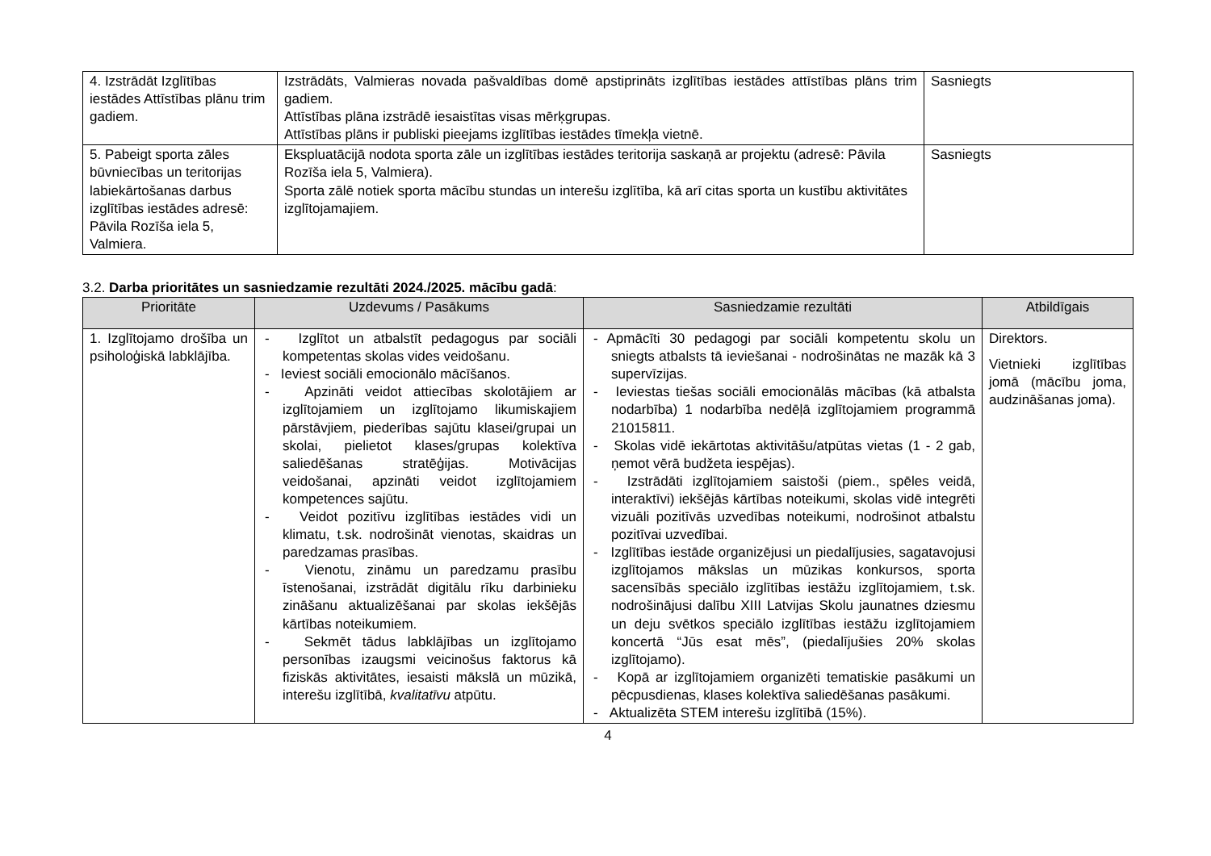| 4. Izstrādāt Izglītības iestādes Attīstības plānu trim gadiem. | Izstrādāts, Valmieras novada pašvaldības domē apstiprināts izglītības iestādes attīstības plāns trim gadiem. Attīstības plāna izstrādē iesaistītas visas mērķgrupas. Attīstības plāns ir publiski pieejams izglītības iestādes tīmekļa vietnē. | Sasniegts |
| 5. Pabeigt sporta zāles būvniecības un teritorijas labiekārtošanas darbus izglītības iestādes adresē: Pāvila Rozīša iela 5, Valmiera. | Ekspluatācijā nodota sporta zāle un izglītības iestādes teritorija saskaņā ar projektu (adresē: Pāvila Rozīša iela 5, Valmiera). Sporta zālē notiek sporta mācību stundas un interešu izglītība, kā arī citas sporta un kustību aktivitātes izglītojamajiem. | Sasniegts |
3.2. Darba prioritātes un sasniedzamie rezultāti 2024./2025. mācību gadā:
| Prioritāte | Uzdevums / Pasākums | Sasniedzamie rezultāti | Atbildīgais |
| --- | --- | --- | --- |
| 1. Izglītojamo drošība un psiholoģiskā labklājība. | - Izglītot un atbalstīt pedagogus par sociāli kompetentas skolas vides veidošanu. - Ieviest sociāli emocionālo mācīšanos. - Apzināti veidot attiecības skolotājiem ar izglītojamiem un izglītojamo likumiskajiem pārstāvjiem, piederības sajūtu klasei/grupai un skolai, pielietot klases/grupas kolektīva saliedēšanas stratēģijas. Motivācijas veidošanai, apzināti veidot izglītojamiem kompetences sajūtu. - Veidot pozitīvu izglītības iestādes vidi un klimatu, t.sk. nodrošināt vienotas, skaidras un paredzamas prasības. - Vienotu, zināmu un paredzamu prasību īstenošanai, izstrādāt digitālu rīku darbinieku zināšanu aktualizēšanai par skolas iekšējās kārtības noteikumiem. - Sekmēt tādus labklājības un izglītojamo personības izaugsmi veicinošus faktorus kā fiziskās aktivitātes, iesaisti mākslā un mūzikā, interešu izglītībā, kvalitatīvu atpūtu. | - Apmācīti 30 pedagogi par sociāli kompetentu skolu un sniegts atbalsts tā ieviešanai - nodrošinātas ne mazāk kā 3 supervīzijas. - Ieviestas tiešas sociāli emocionālās mācības (kā atbalsta nodarbība) 1 nodarbība nedēļā izglītojamiem programmā 21015811. - Skolas vidē iekārtotas aktivitāšu/atpūtas vietas (1 - 2 gab, ņemot vērā budžeta iespējas). - Izstrādāti izglītojamiem saistoši (piem., spēles veidā, interaktīvi) iekšējās kārtības noteikumi, skolas vidē integrēti vizuāli pozitīvās uzvedības noteikumi, nodrošinot atbalstu pozitīvai uzvedībai. - Izglītības iestāde organizējusi un piedalījusies, sagatavojusi izglītojamos mākslas un mūzikas konkursos, sporta sacensībās speciālo izglītības iestāžu izglītojamiem, t.sk. nodrošinājusi dalību XIII Latvijas Skolu jaunatnes dziesmu un deju svētkos speciālo izglītības iestāžu izglītojamiem koncertā “Jūs esat mēs”, (piedalījušies 20% skolas izglītojamo). - Kopā ar izglītojamiem organizēti tematiskie pasākumi un pēcpusdienas, klases kolektīva saliedēšanas pasākumi. - Aktualizēta STEM interešu izglītībā (15%). | Direktors. Vietnieki izglītības jomā (mācību joma, audzināšanas joma). |
4